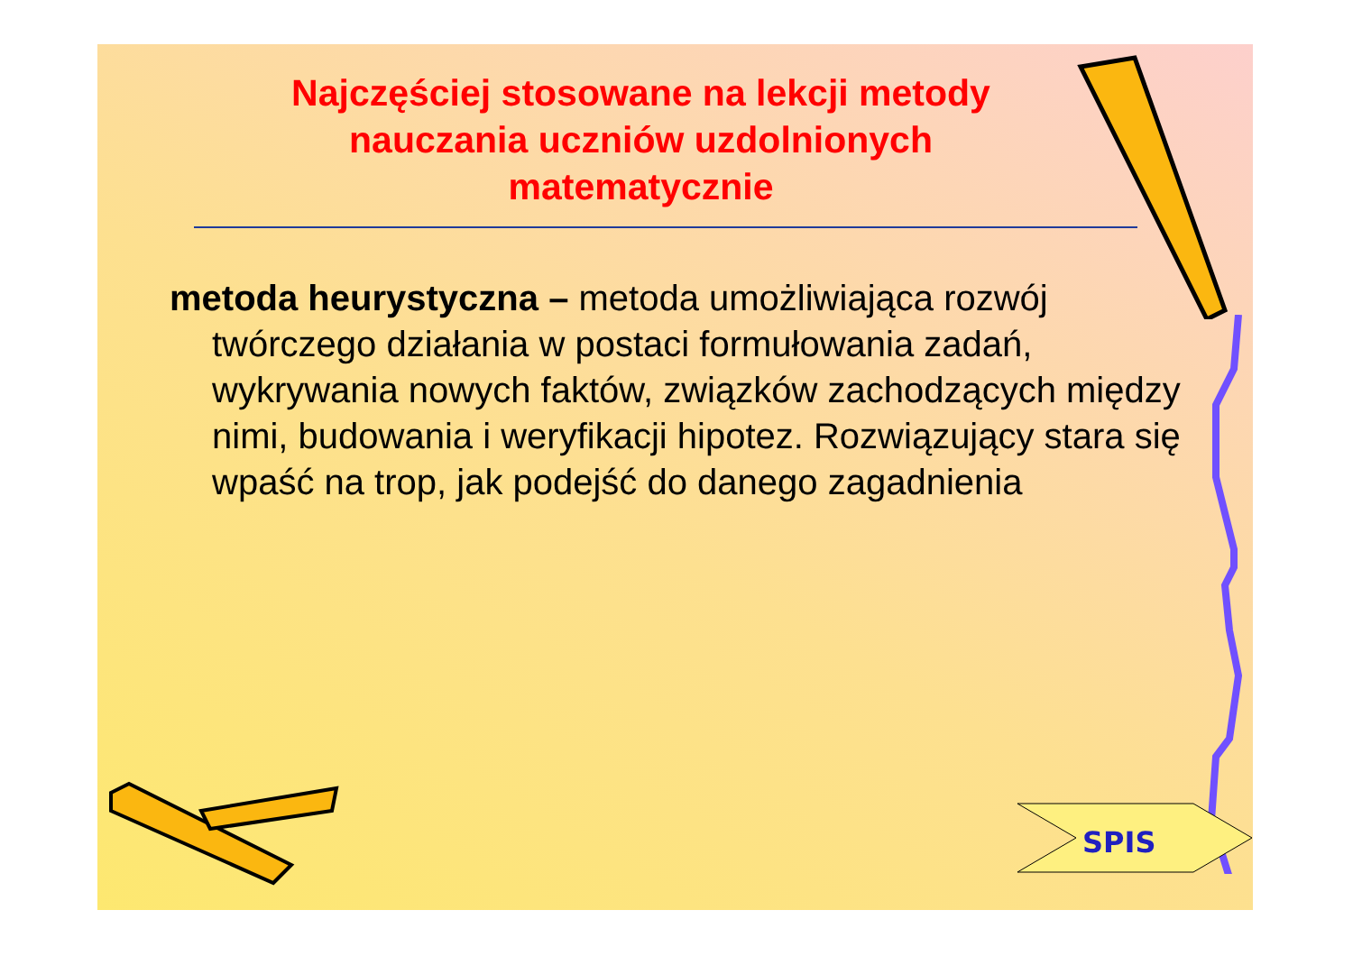Najczęściej stosowane na lekcji metody nauczania uczniów uzdolnionych matematycznie
metoda heurystyczna – metoda umożliwiająca rozwój twórczego działania w postaci formułowania zadań, wykrywania nowych faktów, związków zachodzących między nimi, budowania i weryfikacji hipotez. Rozwiązujący stara się wpaść na trop, jak podejść do danego zagadnienia
SPIS